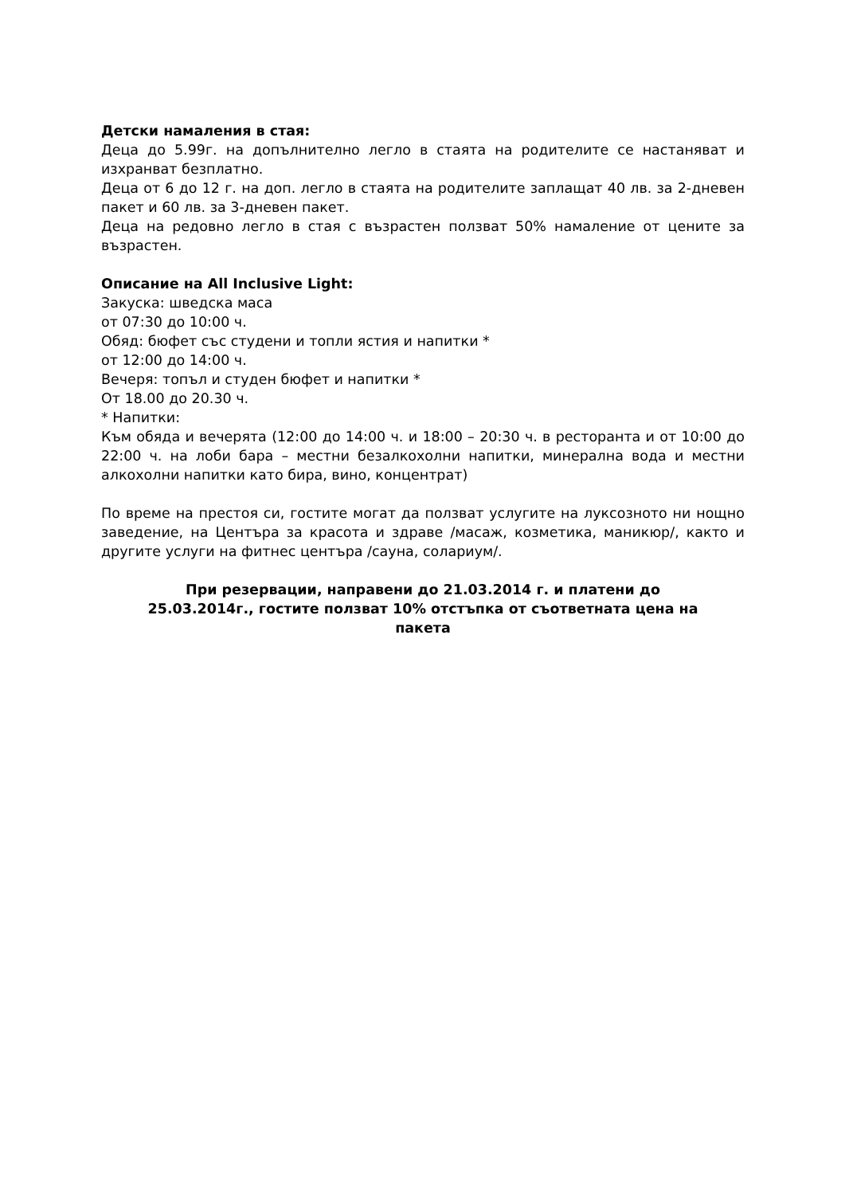Детски намаления в стая:
Деца до 5.99г. на допълнително легло в стаята на родителите се настаняват и изхранват безплатно.
Деца от 6 до 12 г. на доп. легло в стаята на родителите заплащат 40 лв. за 2-дневен пакет и 60 лв. за 3-дневен пакет.
Деца на редовно легло в стая с възрастен ползват 50% намаление от цените за възрастен.
Описание на All Inclusive Light:
Закуска: шведска маса
от 07:30 до 10:00 ч.
Обяд: бюфет със студени и топли ястия и напитки *
от 12:00 до 14:00 ч.
Вечеря: топъл и студен бюфет и напитки *
От 18.00 до 20.30 ч.
* Напитки:
Към обяда и вечерята (12:00 до 14:00 ч. и 18:00 – 20:30 ч. в ресторанта и от 10:00 до 22:00 ч. на лоби бара – местни безалкохолни напитки, минерална вода и местни алкохолни напитки като бира, вино, концентрат)
По време на престоя си, гостите могат да ползват услугите на луксозното ни нощно заведение, на Центъра за красота и здраве /масаж, козметика, маникюр/, както и другите услуги на фитнес центъра /сауна, солариум/.
При резервации, направени до 21.03.2014 г. и платени до
25.03.2014г., гостите ползват 10% отстъпка от съответната цена на
пакета